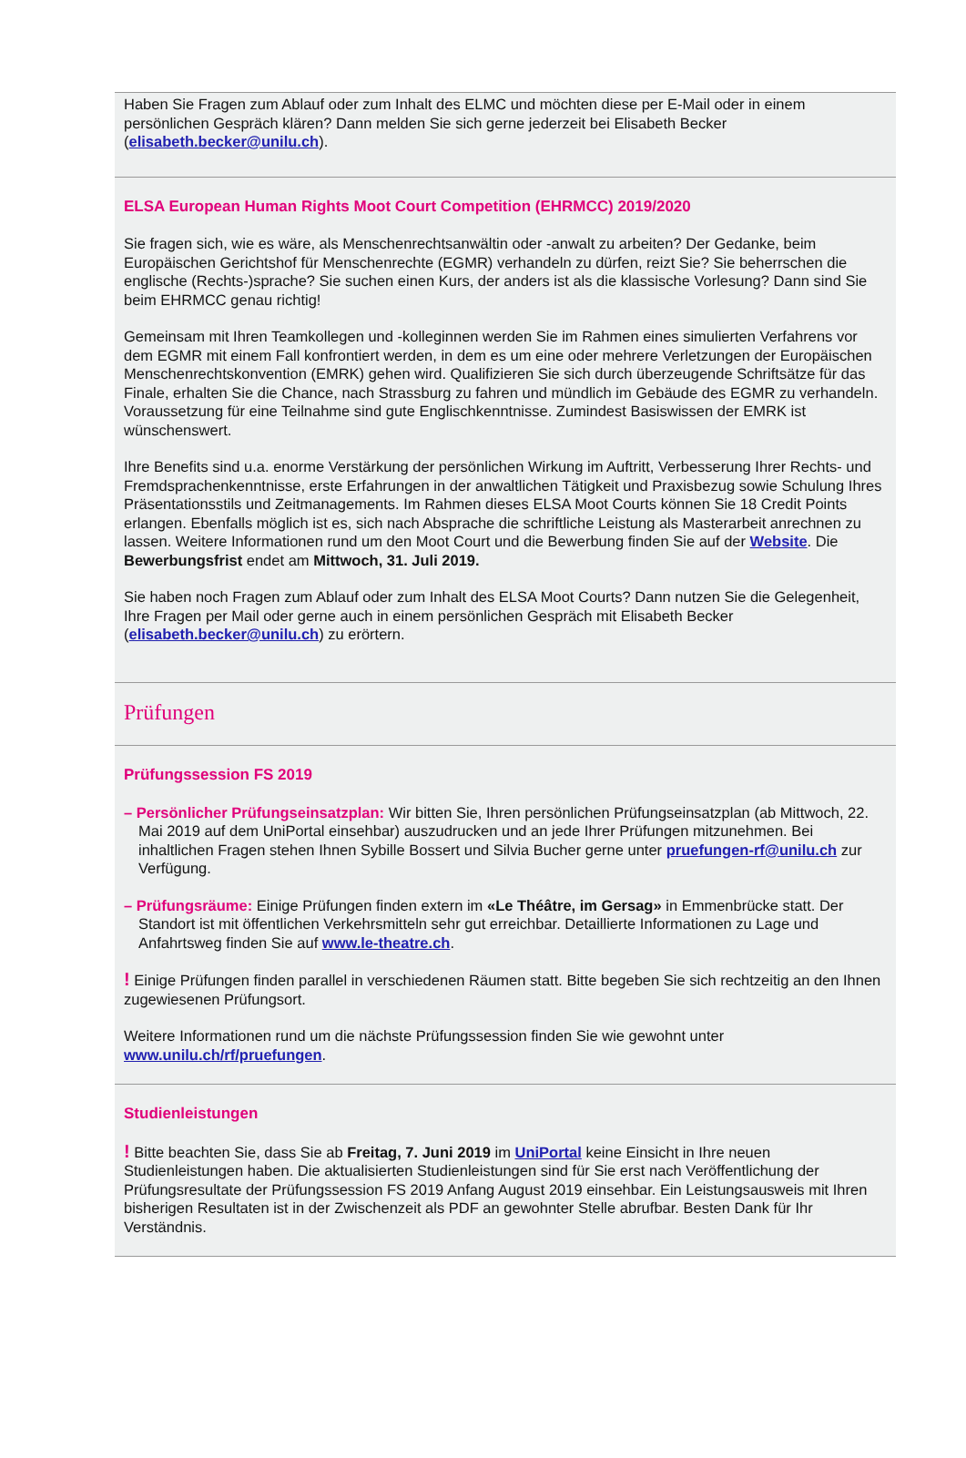Haben Sie Fragen zum Ablauf oder zum Inhalt des ELMC und möchten diese per E-Mail oder in einem persönlichen Gespräch klären? Dann melden Sie sich gerne jederzeit bei Elisabeth Becker (elisabeth.becker@unilu.ch).
ELSA European Human Rights Moot Court Competition (EHRMCC) 2019/2020
Sie fragen sich, wie es wäre, als Menschenrechtsanwältin oder -anwalt zu arbeiten? Der Gedanke, beim Europäischen Gerichtshof für Menschenrechte (EGMR) verhandeln zu dürfen, reizt Sie? Sie beherrschen die englische (Rechts-)sprache? Sie suchen einen Kurs, der anders ist als die klassische Vorlesung? Dann sind Sie beim EHRMCC genau richtig!
Gemeinsam mit Ihren Teamkollegen und -kolleginnen werden Sie im Rahmen eines simulierten Verfahrens vor dem EGMR mit einem Fall konfrontiert werden, in dem es um eine oder mehrere Verletzungen der Europäischen Menschenrechtskonvention (EMRK) gehen wird. Qualifizieren Sie sich durch überzeugende Schriftsätze für das Finale, erhalten Sie die Chance, nach Strassburg zu fahren und mündlich im Gebäude des EGMR zu verhandeln. Voraussetzung für eine Teilnahme sind gute Englischkenntnisse. Zumindest Basiswissen der EMRK ist wünschenswert.
Ihre Benefits sind u.a. enorme Verstärkung der persönlichen Wirkung im Auftritt, Verbesserung Ihrer Rechts- und Fremdsprachenkenntnisse, erste Erfahrungen in der anwaltlichen Tätigkeit und Praxisbezug sowie Schulung Ihres Präsentationsstils und Zeitmanagements. Im Rahmen dieses ELSA Moot Courts können Sie 18 Credit Points erlangen. Ebenfalls möglich ist es, sich nach Absprache die schriftliche Leistung als Masterarbeit anrechnen zu lassen. Weitere Informationen rund um den Moot Court und die Bewerbung finden Sie auf der Website. Die Bewerbungsfrist endet am Mittwoch, 31. Juli 2019.
Sie haben noch Fragen zum Ablauf oder zum Inhalt des ELSA Moot Courts? Dann nutzen Sie die Gelegenheit, Ihre Fragen per Mail oder gerne auch in einem persönlichen Gespräch mit Elisabeth Becker (elisabeth.becker@unilu.ch) zu erörtern.
Prüfungen
Prüfungssession FS 2019
– Persönlicher Prüfungseinsatzplan: Wir bitten Sie, Ihren persönlichen Prüfungseinsatzplan (ab Mittwoch, 22. Mai 2019 auf dem UniPortal einsehbar) auszudrucken und an jede Ihrer Prüfungen mitzunehmen. Bei inhaltlichen Fragen stehen Ihnen Sybille Bossert und Silvia Bucher gerne unter pruefungen-rf@unilu.ch zur Verfügung.
– Prüfungsräume: Einige Prüfungen finden extern im «Le Théâtre, im Gersag» in Emmenbrücke statt. Der Standort ist mit öffentlichen Verkehrsmitteln sehr gut erreichbar. Detaillierte Informationen zu Lage und Anfahrtsweg finden Sie auf www.le-theatre.ch.
! Einige Prüfungen finden parallel in verschiedenen Räumen statt. Bitte begeben Sie sich rechtzeitig an den Ihnen zugewiesenen Prüfungsort.
Weitere Informationen rund um die nächste Prüfungssession finden Sie wie gewohnt unter www.unilu.ch/rf/pruefungen.
Studienleistungen
! Bitte beachten Sie, dass Sie ab Freitag, 7. Juni 2019 im UniPortal keine Einsicht in Ihre neuen Studienleistungen haben. Die aktualisierten Studienleistungen sind für Sie erst nach Veröffentlichung der Prüfungsresultate der Prüfungssession FS 2019 Anfang August 2019 einsehbar. Ein Leistungsausweis mit Ihren bisherigen Resultaten ist in der Zwischenzeit als PDF an gewohnter Stelle abrufbar. Besten Dank für Ihr Verständnis.